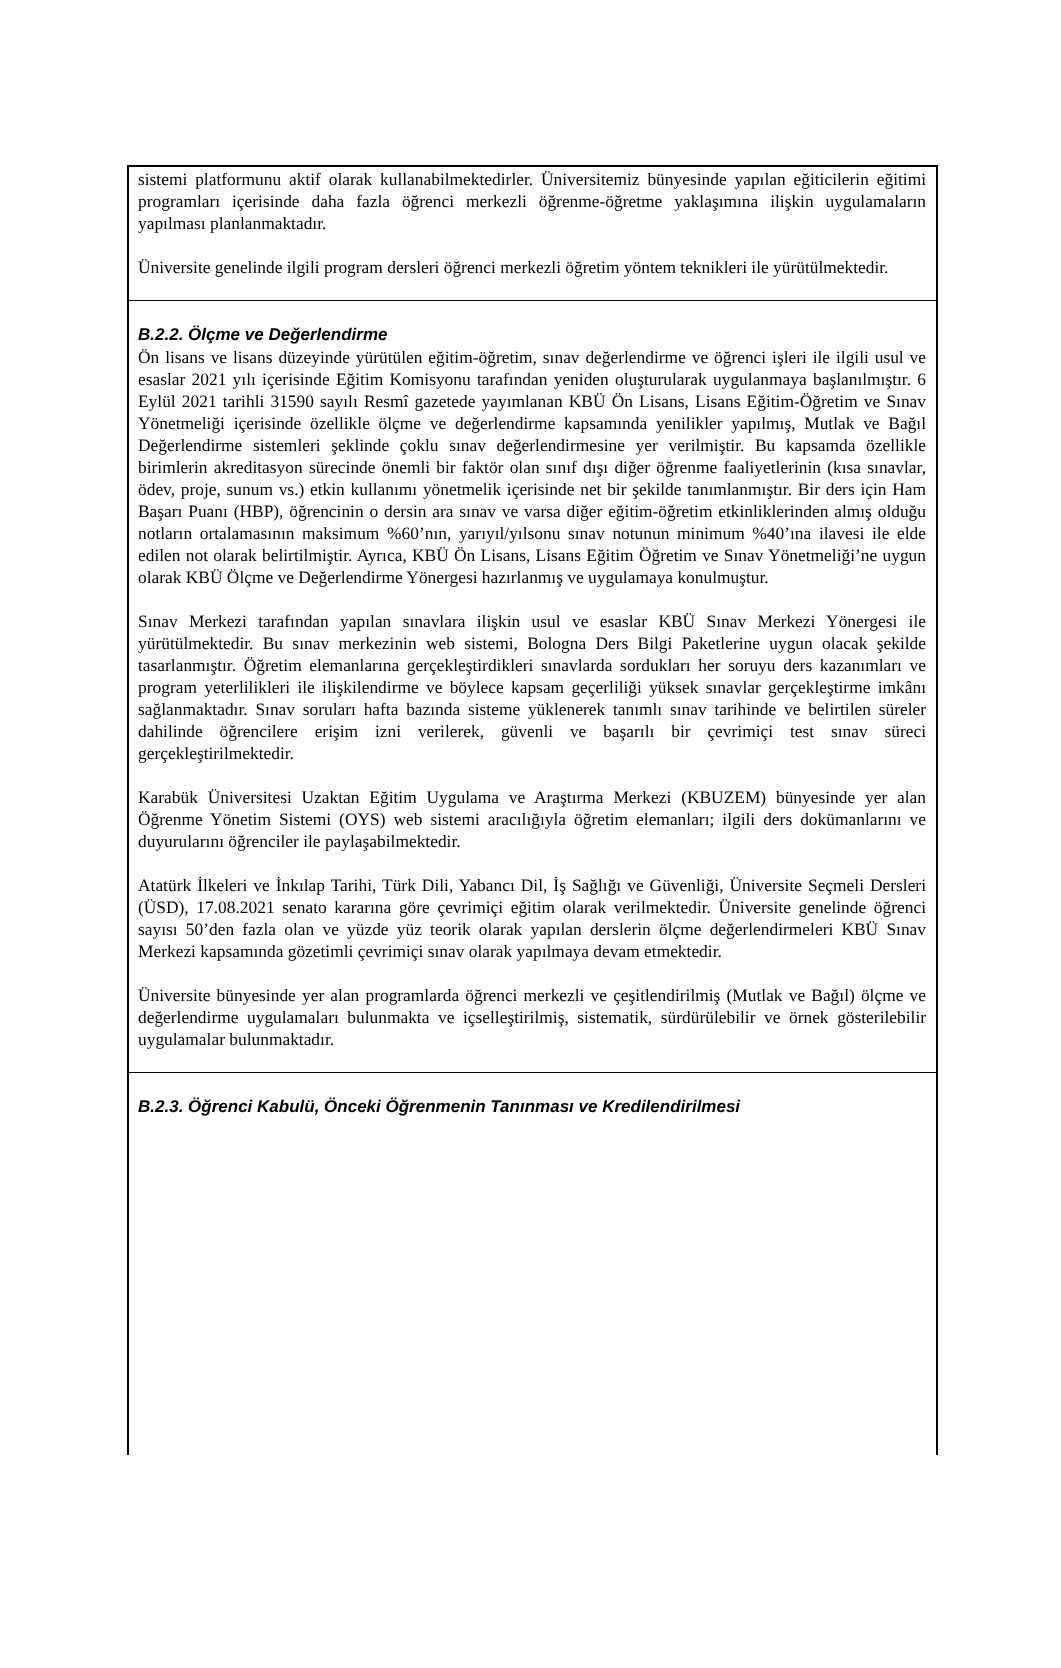sistemi platformunu aktif olarak kullanabilmektedirler. Üniversitemiz bünyesinde yapılan eğiticilerin eğitimi programları içerisinde daha fazla öğrenci merkezli öğrenme-öğretme yaklaşımına ilişkin uygulamaların yapılması planlanmaktadır.
Üniversite genelinde ilgili program dersleri öğrenci merkezli öğretim yöntem teknikleri ile yürütülmektedir.
B.2.2. Ölçme ve Değerlendirme
Ön lisans ve lisans düzeyinde yürütülen eğitim-öğretim, sınav değerlendirme ve öğrenci işleri ile ilgili usul ve esaslar 2021 yılı içerisinde Eğitim Komisyonu tarafından yeniden oluşturularak uygulanmaya başlanılmıştır. 6 Eylül 2021 tarihli 31590 sayılı Resmî gazetede yayımlanan KBÜ Ön Lisans, Lisans Eğitim-Öğretim ve Sınav Yönetmeliği içerisinde özellikle ölçme ve değerlendirme kapsamında yenilikler yapılmış, Mutlak ve Bağıl Değerlendirme sistemleri şeklinde çoklu sınav değerlendirmesine yer verilmiştir. Bu kapsamda özellikle birimlerin akreditasyon sürecinde önemli bir faktör olan sınıf dışı diğer öğrenme faaliyetlerinin (kısa sınavlar, ödev, proje, sunum vs.) etkin kullanımı yönetmelik içerisinde net bir şekilde tanımlanmıştır. Bir ders için Ham Başarı Puanı (HBP), öğrencinin o dersin ara sınav ve varsa diğer eğitim-öğretim etkinliklerinden almış olduğu notların ortalamasının maksimum %60’nın, yarıyıl/yılsonu sınav notunun minimum %40’ına ilavesi ile elde edilen not olarak belirtilmiştir. Ayrıca, KBÜ Ön Lisans, Lisans Eğitim Öğretim ve Sınav Yönetmeliği’ne uygun olarak KBÜ Ölçme ve Değerlendirme Yönergesi hazırlanmış ve uygulamaya konulmuştur.
Sınav Merkezi tarafından yapılan sınavlara ilişkin usul ve esaslar KBÜ Sınav Merkezi Yönergesi ile yürütülmektedir. Bu sınav merkezinin web sistemi, Bologna Ders Bilgi Paketlerine uygun olacak şekilde tasarlanmıştır. Öğretim elemanlarına gerçekleştirdikleri sınavlarda sordukları her soruyu ders kazanımları ve program yeterlilikleri ile ilişkilendirme ve böylece kapsam geçerliliği yüksek sınavlar gerçekleştirme imkânı sağlanmaktadır. Sınav soruları hafta bazında sisteme yüklenerek tanımlı sınav tarihinde ve belirtilen süreler dahilinde öğrencilere erişim izni verilerek, güvenli ve başarılı bir çevrimiçi test sınav süreci gerçekleştirilmektedir.
Karabük Üniversitesi Uzaktan Eğitim Uygulama ve Araştırma Merkezi (KBUZEM) bünyesinde yer alan Öğrenme Yönetim Sistemi (OYS) web sistemi aracılığıyla öğretim elemanları; ilgili ders dokümanlarını ve duyurularını öğrenciler ile paylaşabilmektedir.
Atatürk İlkeleri ve İnkılap Tarihi, Türk Dili, Yabancı Dil, İş Sağlığı ve Güvenliği, Üniversite Seçmeli Dersleri (ÜSD), 17.08.2021 senato kararına göre çevrimiçi eğitim olarak verilmektedir. Üniversite genelinde öğrenci sayısı 50’den fazla olan ve yüzde yüz teorik olarak yapılan derslerin ölçme değerlendirmeleri KBÜ Sınav Merkezi kapsamında gözetimli çevrimiçi sınav olarak yapılmaya devam etmektedir.
Üniversite bünyesinde yer alan programlarda öğrenci merkezli ve çeşitlendirilmiş (Mutlak ve Bağıl) ölçme ve değerlendirme uygulamaları bulunmakta ve içselleştirilmiş, sistematik, sürdürülebilir ve örnek gösterilebilir uygulamalar bulunmaktadır.
B.2.3. Öğrenci Kabulü, Önceki Öğrenmenin Tanınması ve Kredilendirilmesi